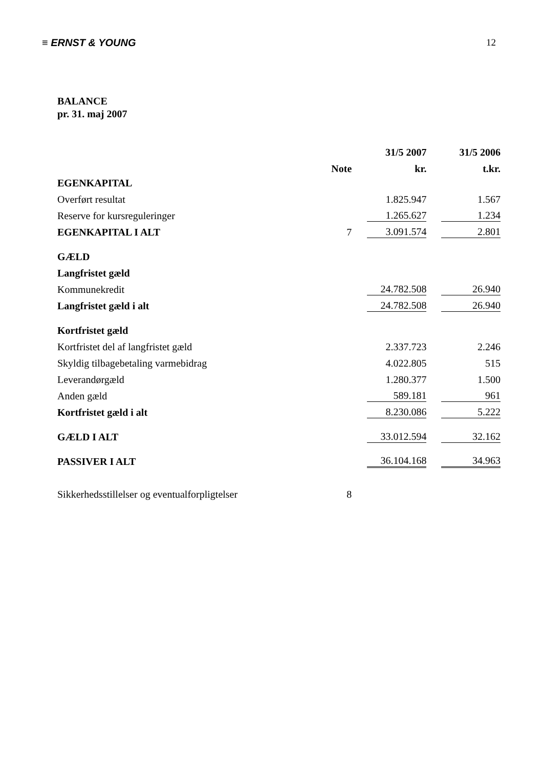≡ ERNST & YOUNG 12
BALANCE
pr. 31. maj 2007
| | | 31/5 2007 | 31/5 2006 |
| --- | --- | --- | --- |
| | Note | kr. | t.kr. |
| EGENKAPITAL | | | |
| Overført resultat | | 1.825.947 | 1.567 |
| Reserve for kursreguleringer | | 1.265.627 | 1.234 |
| EGENKAPITAL I ALT | 7 | 3.091.574 | 2.801 |
| GÆLD | | | |
| Langfristet gæld | | | |
| Kommunekredit | | 24.782.508 | 26.940 |
| Langfristet gæld i alt | | 24.782.508 | 26.940 |
| Kortfristet gæld | | | |
| Kortfristet del af langfristet gæld | | 2.337.723 | 2.246 |
| Skyldig tilbagebetaling varmebidrag | | 4.022.805 | 515 |
| Leverandørgæld | | 1.280.377 | 1.500 |
| Anden gæld | | 589.181 | 961 |
| Kortfristet gæld i alt | | 8.230.086 | 5.222 |
| GÆLD I ALT | | 33.012.594 | 32.162 |
| PASSIVER I ALT | | 36.104.168 | 34.963 |
| Sikkerhedsstillelser og eventualforpligtelser | 8 | | |